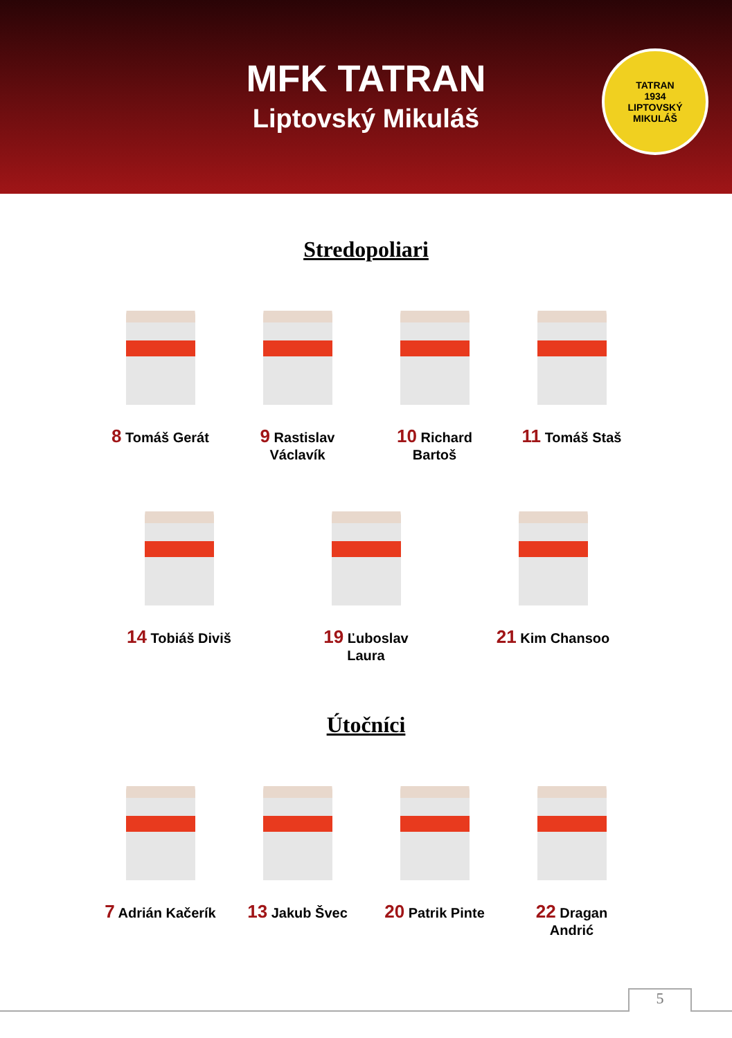MFK TATRAN
Liptovský Mikuláš
TATRAN
1934
LIPTOVSKÝ MIKULÁŠ
Stredopoliari
8 Tomáš Gerát
9 Rastislav Václavík
10 Richard Bartoš
11 Tomáš Staš
14 Tobiáš Diviš
19 Ľuboslav Laura
21 Kim Chansoo
Útočníci
7 Adrián Kačerík
13 Jakub Švec
20 Patrik Pinte
22 Dragan Andrić
5